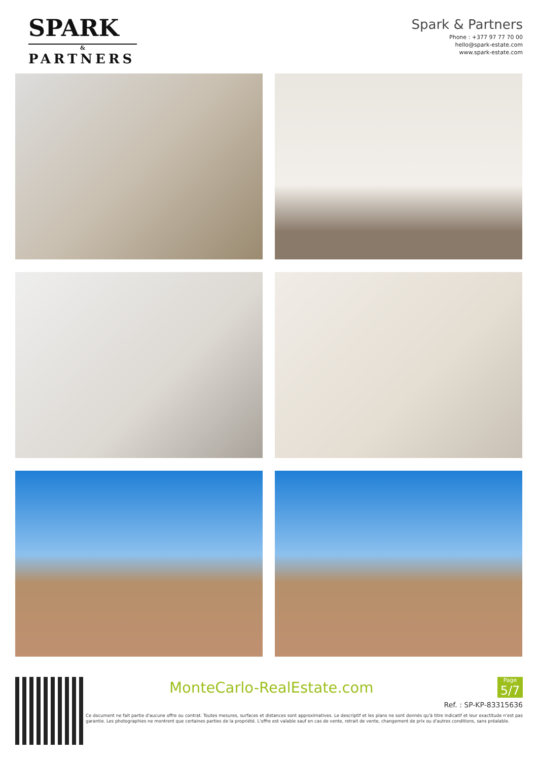SPARK
&
PARTNERS
Spark & Partners
Phone : +377 97 77 70 00
hello@spark-estate.com
www.spark-estate.com
MonteCarlo-RealEstate.com
Page
5/7
Ref. : SP-KP-83315636
Ce document ne fait partie d'aucune offre ou contrat. Toutes mesures, surfaces et distances sont approximatives. Le descriptif et les plans ne sont donnés qu'à titre indicatif et leur exactitude n'est pas garantie. Les photographies ne montrent que certaines parties de la propriété. L'offre est valable sauf en cas de vente, retrait de vente, changement de prix ou d'autres conditions, sans préalable.